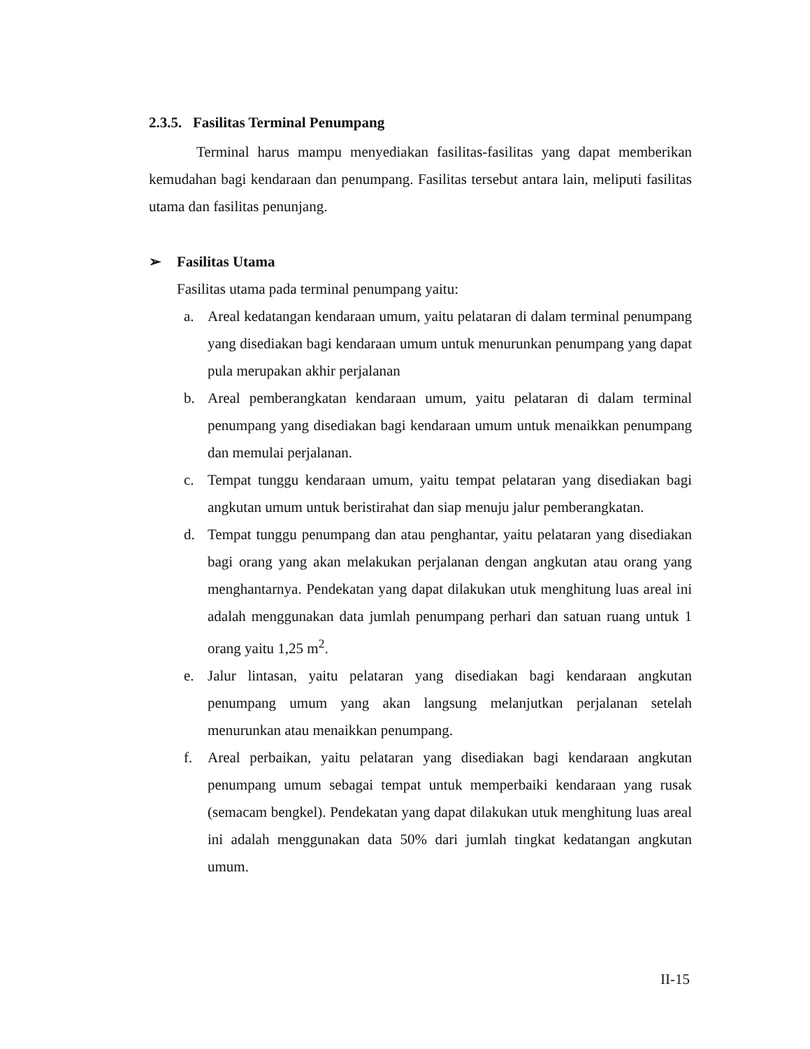2.3.5. Fasilitas Terminal Penumpang
Terminal harus mampu menyediakan fasilitas-fasilitas yang dapat memberikan kemudahan bagi kendaraan dan penumpang. Fasilitas tersebut antara lain, meliputi fasilitas utama dan fasilitas penunjang.
➢ Fasilitas Utama
Fasilitas utama pada terminal penumpang yaitu:
a. Areal kedatangan kendaraan umum, yaitu pelataran di dalam terminal penumpang yang disediakan bagi kendaraan umum untuk menurunkan penumpang yang dapat pula merupakan akhir perjalanan
b. Areal pemberangkatan kendaraan umum, yaitu pelataran di dalam terminal penumpang yang disediakan bagi kendaraan umum untuk menaikkan penumpang dan memulai perjalanan.
c. Tempat tunggu kendaraan umum, yaitu tempat pelataran yang disediakan bagi angkutan umum untuk beristirahat dan siap menuju jalur pemberangkatan.
d. Tempat tunggu penumpang dan atau penghantar, yaitu pelataran yang disediakan bagi orang yang akan melakukan perjalanan dengan angkutan atau orang yang menghantarnya. Pendekatan yang dapat dilakukan utuk menghitung luas areal ini adalah menggunakan data jumlah penumpang perhari dan satuan ruang untuk 1 orang yaitu 1,25 m<sup>2</sup>.
e. Jalur lintasan, yaitu pelataran yang disediakan bagi kendaraan angkutan penumpang umum yang akan langsung melanjutkan perjalanan setelah menurunkan atau menaikkan penumpang.
f. Areal perbaikan, yaitu pelataran yang disediakan bagi kendaraan angkutan penumpang umum sebagai tempat untuk memperbaiki kendaraan yang rusak (semacam bengkel). Pendekatan yang dapat dilakukan utuk menghitung luas areal ini adalah menggunakan data 50% dari jumlah tingkat kedatangan angkutan umum.
II-15